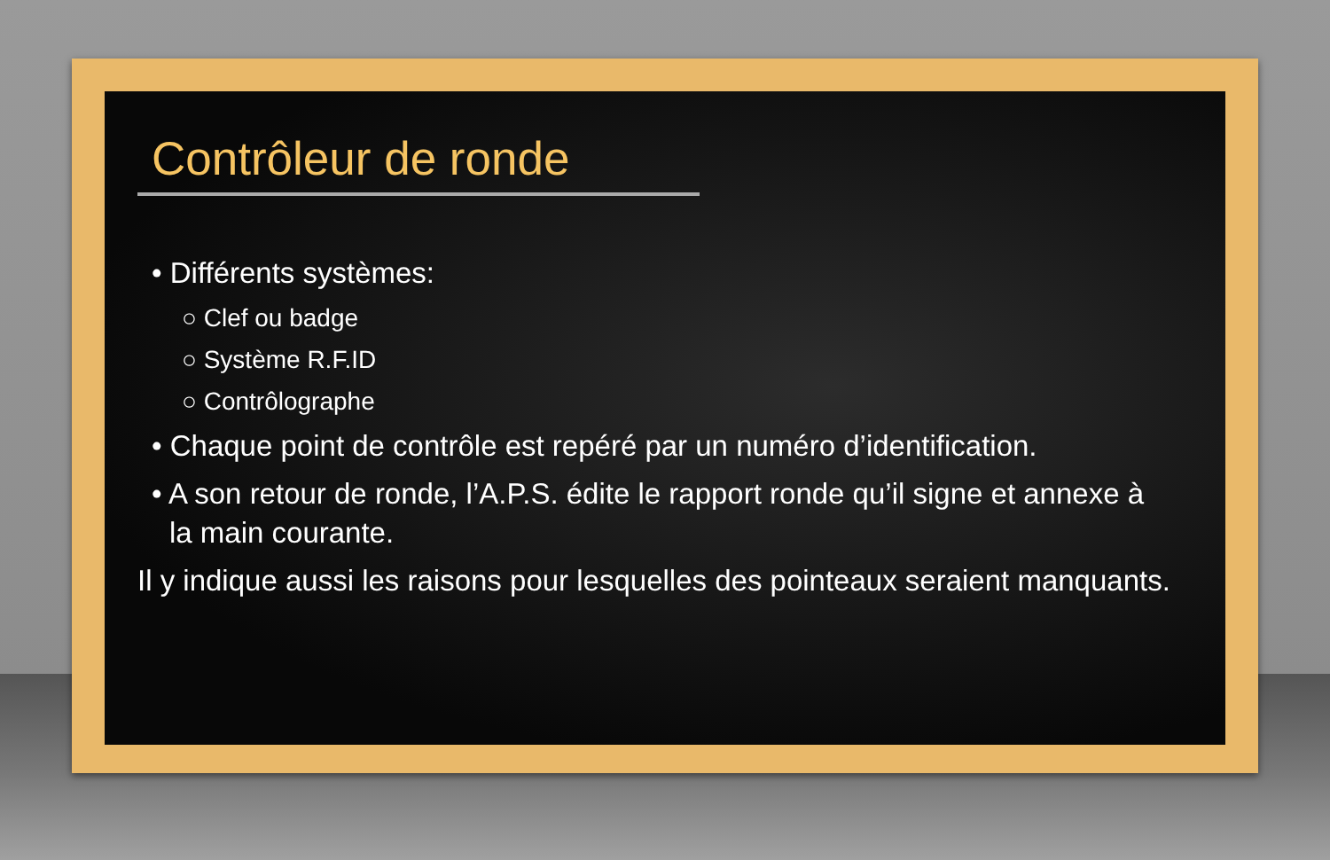Contrôleur de ronde
• Différents systèmes:
○ Clef ou badge
○ Système R.F.ID
○ Contrôlographe
• Chaque point de contrôle est repéré par un numéro d’identification.
• A son retour de ronde, l’A.P.S. édite le rapport ronde qu’il signe et annexe à la main courante.
Il y indique aussi les raisons pour lesquelles des pointeaux seraient manquants.